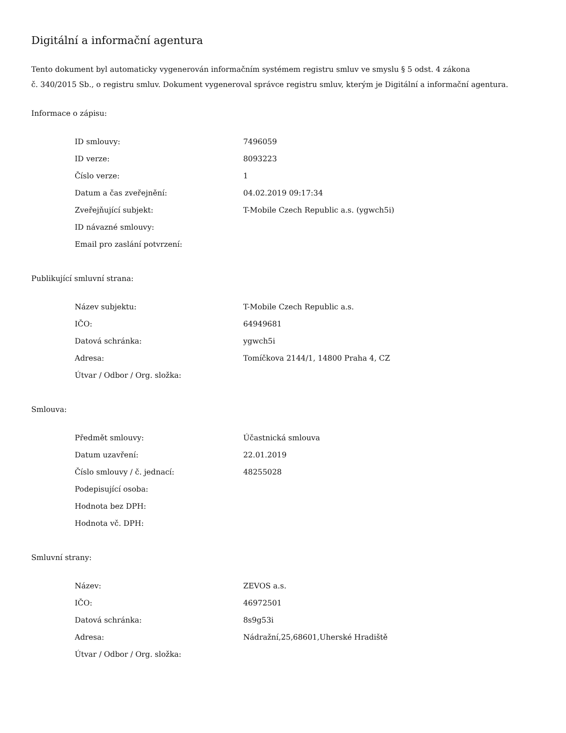Digitální a informační agentura
Tento dokument byl automaticky vygenerován informačním systémem registru smluv ve smyslu § 5 odst. 4 zákona
č. 340/2015 Sb., o registru smluv. Dokument vygeneroval správce registru smluv, kterým je Digitální a informační agentura.
Informace o zápisu:
| ID smlouvy: | 7496059 |
| ID verze: | 8093223 |
| Číslo verze: | 1 |
| Datum a čas zveřejnění: | 04.02.2019 09:17:34 |
| Zveřejňující subjekt: | T-Mobile Czech Republic a.s. (ygwch5i) |
| ID návazné smlouvy: | |
| Email pro zaslání potvrzení: | |
Publikující smluvní strana:
| Název subjektu: | T-Mobile Czech Republic a.s. |
| IČO: | 64949681 |
| Datová schránka: | ygwch5i |
| Adresa: | Tomíčkova 2144/1, 14800 Praha 4, CZ |
| Útvar / Odbor / Org. složka: | |
Smlouva:
| Předmět smlouvy: | Účastnická smlouva |
| Datum uzavření: | 22.01.2019 |
| Číslo smlouvy / č. jednací: | 48255028 |
| Podepisující osoba: | |
| Hodnota bez DPH: | |
| Hodnota vč. DPH: | |
Smluvní strany:
| Název: | ZEVOS a.s. |
| IČO: | 46972501 |
| Datová schránka: | 8s9g53i |
| Adresa: | Nádražní,25,68601,Uherské Hradiště |
| Útvar / Odbor / Org. složka: | |